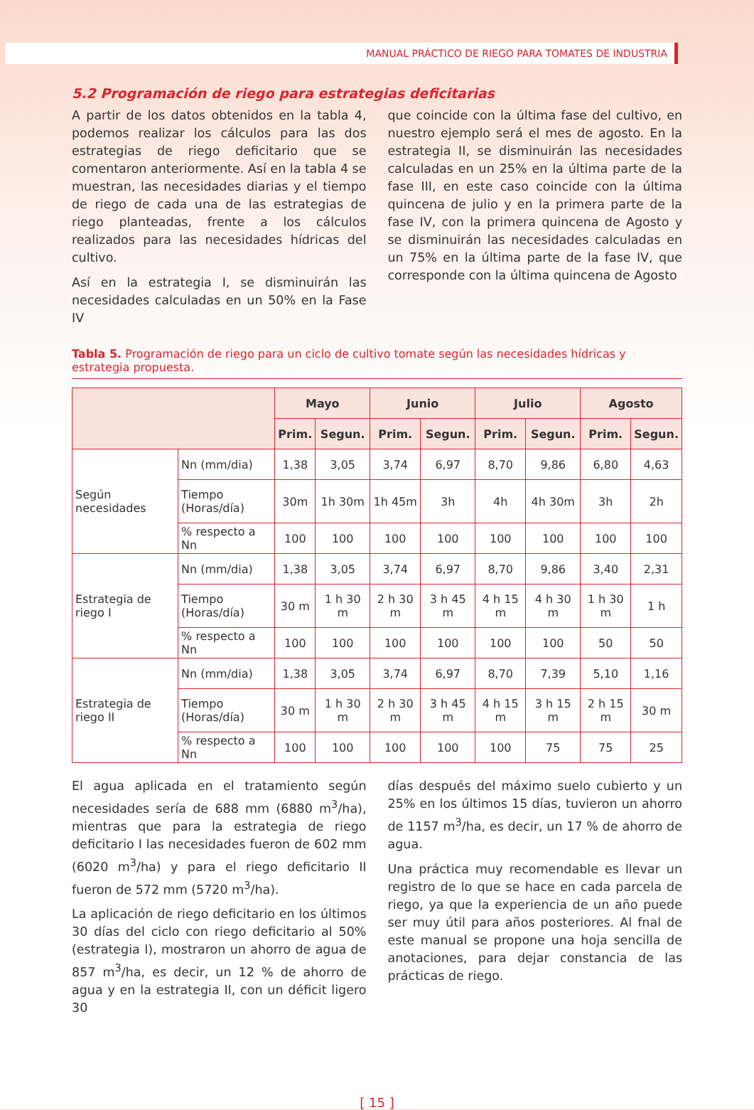MANUAL PRÁCTICO DE RIEGO PARA TOMATES DE INDUSTRIA
5.2 Programación de riego para estrategias deficitarias
A partir de los datos obtenidos en la tabla 4, podemos realizar los cálculos para las dos estrategias de riego deficitario que se comentaron anteriormente. Así en la tabla 4 se muestran, las necesidades diarias y el tiempo de riego de cada una de las estrategias de riego planteadas, frente a los cálculos realizados para las necesidades hídricas del cultivo.
Así en la estrategia I, se disminuirán las necesidades calculadas en un 50% en la Fase IV
que coincide con la última fase del cultivo, en nuestro ejemplo será el mes de agosto. En la estrategia II, se disminuirán las necesidades calculadas en un 25% en la última parte de la fase III, en este caso coincide con la última quincena de julio y en la primera parte de la fase IV, con la primera quincena de Agosto y se disminuirán las necesidades calculadas en un 75% en la última parte de la fase IV, que corresponde con la última quincena de Agosto
Tabla 5. Programación de riego para un ciclo de cultivo tomate según las necesidades hídricas y estrategia propuesta.
| | | Mayo | | Junio | | Julio | | Agosto | |
| --- | --- | --- | --- | --- | --- | --- | --- | --- | --- |
| | | Prim. | Segun. | Prim. | Segun. | Prim. | Segun. | Prim. | Segun. |
| Según necesidades | Nn (mm/dia) | 1,38 | 3,05 | 3,74 | 6,97 | 8,70 | 9,86 | 6,80 | 4,63 |
| | Tiempo (Horas/día) | 30m | 1h 30m | 1h 45m | 3h | 4h | 4h 30m | 3h | 2h |
| | % respecto a Nn | 100 | 100 | 100 | 100 | 100 | 100 | 100 | 100 |
| Estrategia de riego I | Nn (mm/dia) | 1,38 | 3,05 | 3,74 | 6,97 | 8,70 | 9,86 | 3,40 | 2,31 |
| | Tiempo (Horas/día) | 30 m | 1 h 30 m | 2 h 30 m | 3 h 45 m | 4 h 15 m | 4 h 30 m | 1 h 30 m | 1 h |
| | % respecto a Nn | 100 | 100 | 100 | 100 | 100 | 100 | 50 | 50 |
| Estrategia de riego II | Nn (mm/dia) | 1,38 | 3,05 | 3,74 | 6,97 | 8,70 | 7,39 | 5,10 | 1,16 |
| | Tiempo (Horas/día) | 30 m | 1 h 30 m | 2 h 30 m | 3 h 45 m | 4 h 15 m | 3 h 15 m | 2 h 15 m | 30 m |
| | % respecto a Nn | 100 | 100 | 100 | 100 | 100 | 75 | 75 | 25 |
El agua aplicada en el tratamiento según necesidades sería de 688 mm (6880 m<sup>3</sup>/ha), mientras que para la estrategia de riego deficitario I las necesidades fueron de 602 mm (6020 m<sup>3</sup>/ha) y para el riego deficitario II fueron de 572 mm (5720 m<sup>3</sup>/ha).
La aplicación de riego deficitario en los últimos 30 días del ciclo con riego deficitario al 50% (estrategia I), mostraron un ahorro de agua de 857 m<sup>3</sup>/ha, es decir, un 12 % de ahorro de agua y en la estrategia II, con un déficit ligero 30
días después del máximo suelo cubierto y un 25% en los últimos 15 días, tuvieron un ahorro de 1157 m<sup>3</sup>/ha, es decir, un 17 % de ahorro de agua.
Una práctica muy recomendable es llevar un registro de lo que se hace en cada parcela de riego, ya que la experiencia de un año puede ser muy útil para años posteriores. Al fnal de este manual se propone una hoja sencilla de anotaciones, para dejar constancia de las prácticas de riego.
[ 15 ]